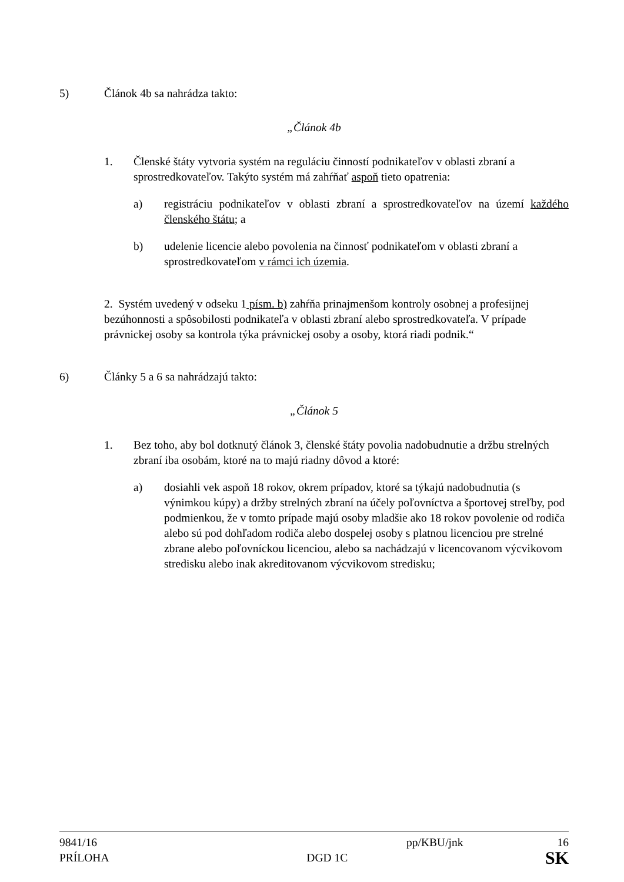5) Článok 4b sa nahrádza takto:
„Článok 4b
1. Členské štáty vytvoria systém na reguláciu činností podnikateľov v oblasti zbraní a sprostredkovateľov. Takýto systém má zahŕňať aspoň tieto opatrenia:
a) registráciu podnikateľov v oblasti zbraní a sprostredkovateľov na území každého členského štátu; a
b) udelenie licencie alebo povolenia na činnosť podnikateľom v oblasti zbraní a sprostredkovateľom v rámci ich územia.
2. Systém uvedený v odseku 1 písm. b) zahŕňa prinajmenšom kontroly osobnej a profesijnej bezúhonnosti a spôsobilosti podnikateľa v oblasti zbraní alebo sprostredkovateľa. V prípade právnickej osoby sa kontrola týka právnickej osoby a osoby, ktorá riadi podnik.“
6) Články 5 a 6 sa nahrádzajú takto:
„Článok 5
1. Bez toho, aby bol dotknutý článok 3, členské štáty povolia nadobudnutie a držbu strelných zbraní iba osobám, ktoré na to majú riadny dôvod a ktoré:
a) dosiahli vek aspoň 18 rokov, okrem prípadov, ktoré sa týkajú nadobudnutia (s výnimkou kúpy) a držby strelných zbraní na účely poľovníctva a športovej streľby, pod podmienkou, že v tomto prípade majú osoby mladšie ako 18 rokov povolenie od rodiča alebo sú pod dohľadom rodiča alebo dospelej osoby s platnou licenciou pre strelné zbrane alebo poľovníckou licenciou, alebo sa nachádzajú v licencovanom výcvikovom stredisku alebo inak akreditovanom výcvikovom stredisku;
9841/16 pp/KBU/jnk 16
PRÍLOHA DGD 1C SK